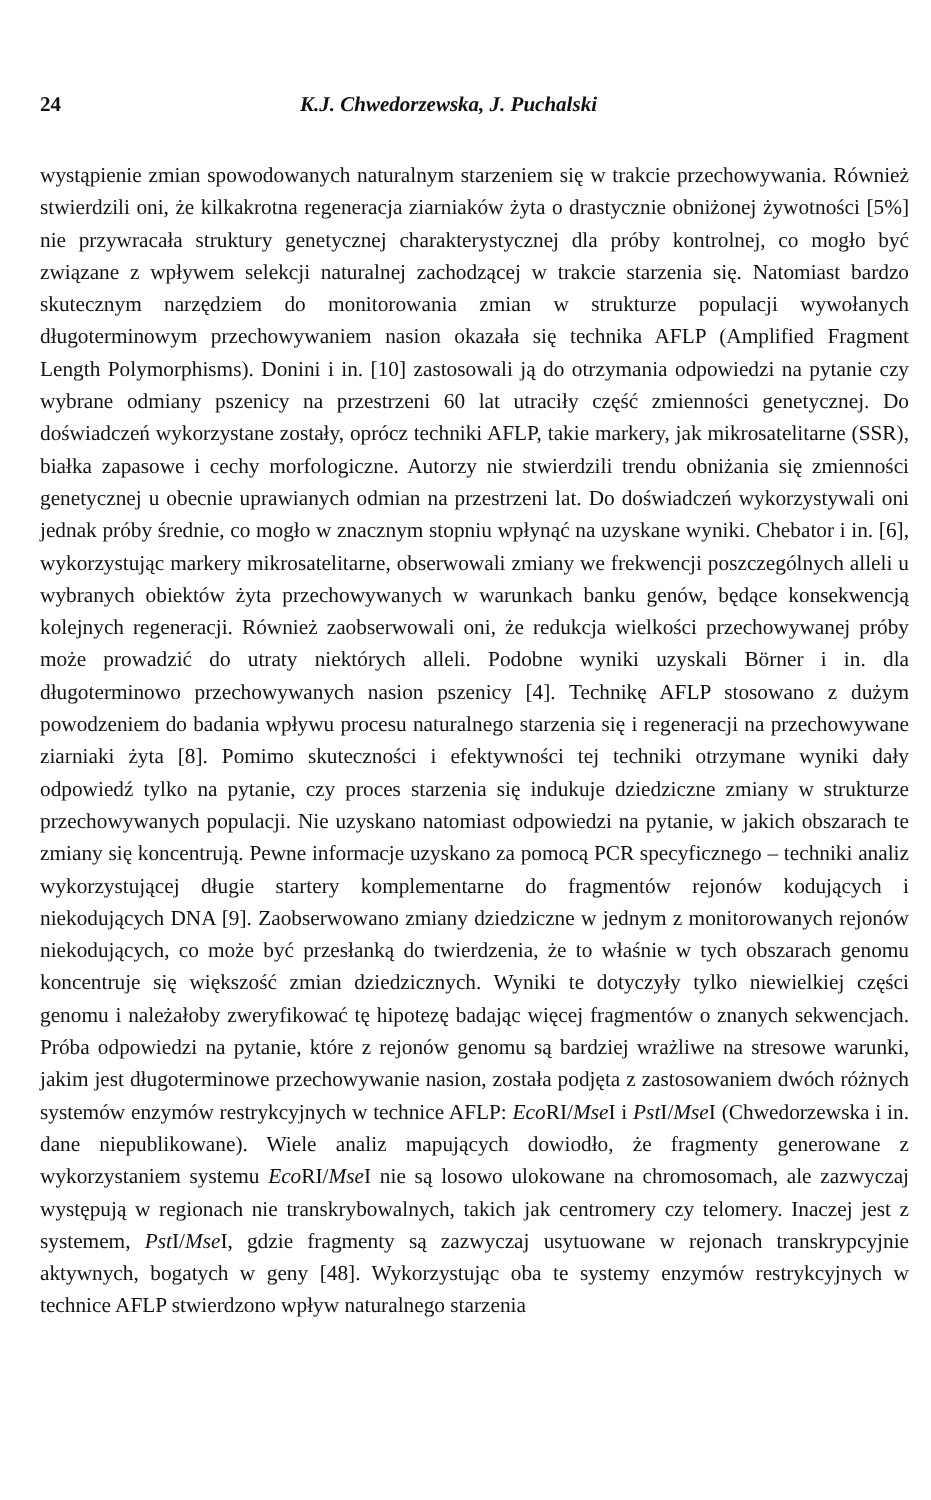24 K.J. Chwedorzewska, J. Puchalski
wystąpienie zmian spowodowanych naturalnym starzeniem się w trakcie przechowywania. Również stwierdzili oni, że kilkakrotna regeneracja ziarniaków żyta o drastycznie obniżonej żywotności [5%] nie przywracała struktury genetycznej charakterystycznej dla próby kontrolnej, co mogło być związane z wpływem selekcji naturalnej zachodzącej w trakcie starzenia się. Natomiast bardzo skutecznym narzędziem do monitorowania zmian w strukturze populacji wywołanych długoterminowym przechowywaniem nasion okazała się technika AFLP (Amplified Fragment Length Polymorphisms). Donini i in. [10] zastosowali ją do otrzymania odpowiedzi na pytanie czy wybrane odmiany pszenicy na przestrzeni 60 lat utraciły część zmienności genetycznej. Do doświadczeń wykorzystane zostały, oprócz techniki AFLP, takie markery, jak mikrosatelitarne (SSR), białka zapasowe i cechy morfologiczne. Autorzy nie stwierdzili trendu obniżania się zmienności genetycznej u obecnie uprawianych odmian na przestrzeni lat. Do doświadczeń wykorzystywali oni jednak próby średnie, co mogło w znacznym stopniu wpłynąć na uzyskane wyniki. Chebator i in. [6], wykorzystując markery mikrosatelitarne, obserwowali zmiany we frekwencji poszczególnych alleli u wybranych obiektów żyta przechowywanych w warunkach banku genów, będące konsekwencją kolejnych regeneracji. Również zaobserwowali oni, że redukcja wielkości przechowywanej próby może prowadzić do utraty niektórych alleli. Podobne wyniki uzyskali Börner i in. dla długoterminowo przechowywanych nasion pszenicy [4]. Technikę AFLP stosowano z dużym powodzeniem do badania wpływu procesu naturalnego starzenia się i regeneracji na przechowywane ziarniaki żyta [8]. Pomimo skuteczności i efektywności tej techniki otrzymane wyniki dały odpowiedź tylko na pytanie, czy proces starzenia się indukuje dziedziczne zmiany w strukturze przechowywanych populacji. Nie uzyskano natomiast odpowiedzi na pytanie, w jakich obszarach te zmiany się koncentrują. Pewne informacje uzyskano za pomocą PCR specyficznego – techniki analiz wykorzystującej długie startery komplementarne do fragmentów rejonów kodujących i niekodujących DNA [9]. Zaobserwowano zmiany dziedziczne w jednym z monitorowanych rejonów niekodujących, co może być przesłanką do twierdzenia, że to właśnie w tych obszarach genomu koncentruje się większość zmian dziedzicznych. Wyniki te dotyczyły tylko niewielkiej części genomu i należałoby zweryfikować tę hipotezę badając więcej fragmentów o znanych sekwencjach. Próba odpowiedzi na pytanie, które z rejonów genomu są bardziej wrażliwe na stresowe warunki, jakim jest długoterminowe przechowywanie nasion, została podjęta z zastosowaniem dwóch różnych systemów enzymów restrykcyjnych w technice AFLP: Eco RI/Mse I i Pst I/Mse I (Chwedorzewska i in. dane niepublikowane). Wiele analiz mapujących dowiodło, że fragmenty generowane z wykorzystaniem systemu Eco RI/Mse I nie są losowo ulokowane na chromosomach, ale zazwyczaj występują w regionach nie transkrybowalnych, takich jak centromery czy telomery. Inaczej jest z systemem, Pst I/Mse I, gdzie fragmenty są zazwyczaj usytuowane w rejonach transkrypcyjnie aktywnych, bogatych w geny [48]. Wykorzystując oba te systemy enzymów restrykcyjnych w technice AFLP stwierdzono wpływ naturalnego starzenia